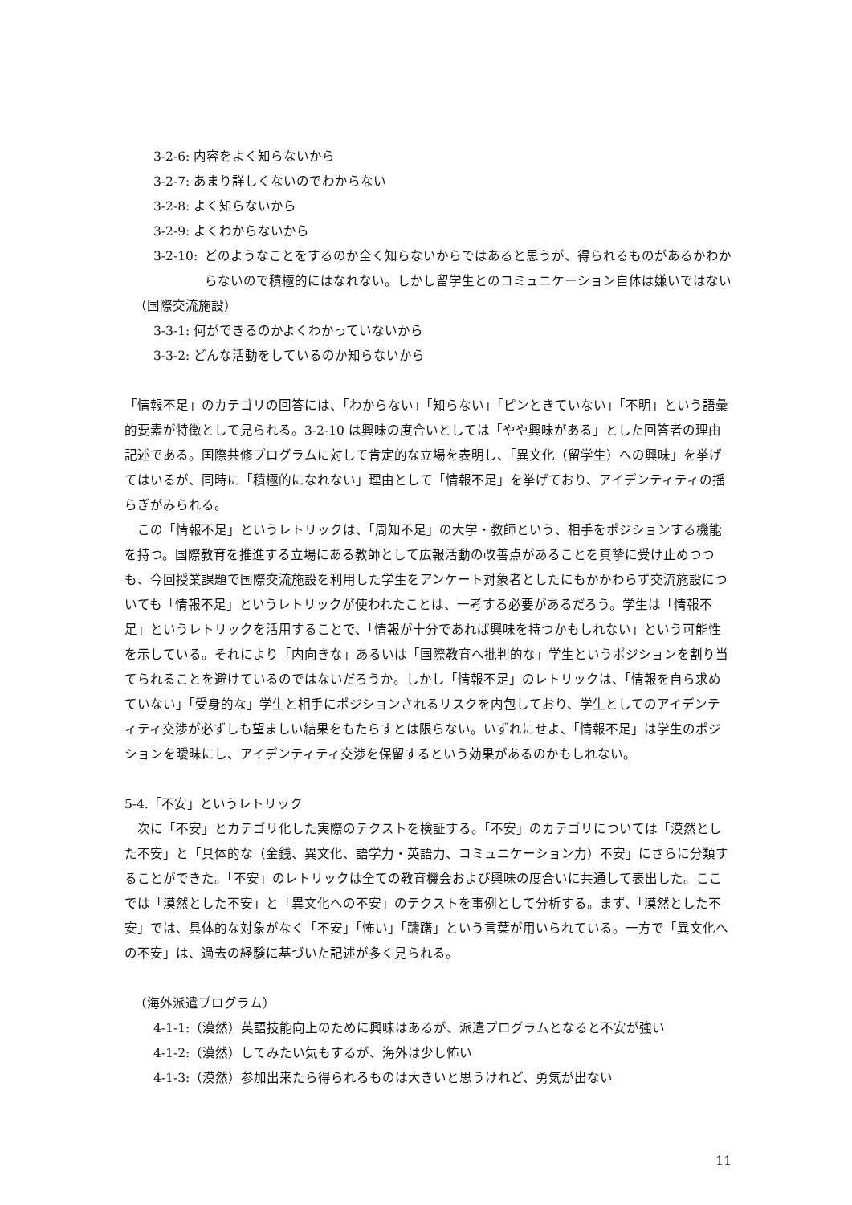3-2-6: 内容をよく知らないから
3-2-7: あまり詳しくないのでわからない
3-2-8: よく知らないから
3-2-9: よくわからないから
3-2-10: どのようなことをするのか全く知らないからではあると思うが、得られるものがあるかわからないので積極的にはなれない。しかし留学生とのコミュニケーション自体は嫌いではない
（国際交流施設）
3-3-1: 何ができるのかよくわかっていないから
3-3-2: どんな活動をしているのか知らないから
「情報不足」のカテゴリの回答には、「わからない」「知らない」「ピンときていない」「不明」という語彙的要素が特徴として見られる。3-2-10 は興味の度合いとしては「やや興味がある」とした回答者の理由記述である。国際共修プログラムに対して肯定的な立場を表明し、「異文化（留学生）への興味」を挙げてはいるが、同時に「積極的になれない」理由として「情報不足」を挙げており、アイデンティティの揺らぎがみられる。
この「情報不足」というレトリックは、「周知不足」の大学・教師という、相手をポジションする機能を持つ。国際教育を推進する立場にある教師として広報活動の改善点があることを真摯に受け止めつつも、今回授業課題で国際交流施設を利用した学生をアンケート対象者としたにもかかわらず交流施設についても「情報不足」というレトリックが使われたことは、一考する必要があるだろう。学生は「情報不足」というレトリックを活用することで、「情報が十分であれば興味を持つかもしれない」という可能性を示している。それにより「内向きな」あるいは「国際教育へ批判的な」学生というポジションを割り当てられることを避けているのではないだろうか。しかし「情報不足」のレトリックは、「情報を自ら求めていない」「受身的な」学生と相手にポジションされるリスクを内包しており、学生としてのアイデンティティ交渉が必ずしも望ましい結果をもたらすとは限らない。いずれにせよ、「情報不足」は学生のポジションを曖昧にし、アイデンティティ交渉を保留するという効果があるのかもしれない。
5-4.「不安」というレトリック
次に「不安」とカテゴリ化した実際のテクストを検証する。「不安」のカテゴリについては「漠然とした不安」と「具体的な（金銭、異文化、語学力・英語力、コミュニケーション力）不安」にさらに分類することができた。「不安」のレトリックは全ての教育機会および興味の度合いに共通して表出した。ここでは「漠然とした不安」と「異文化への不安」のテクストを事例として分析する。まず、「漠然とした不安」では、具体的な対象がなく「不安」「怖い」「躊躇」という言葉が用いられている。一方で「異文化への不安」は、過去の経験に基づいた記述が多く見られる。
（海外派遣プログラム）
4-1-1:（漠然）英語技能向上のために興味はあるが、派遣プログラムとなると不安が強い
4-1-2:（漠然）してみたい気もするが、海外は少し怖い
4-1-3:（漠然）参加出来たら得られるものは大きいと思うけれど、勇気が出ない
11